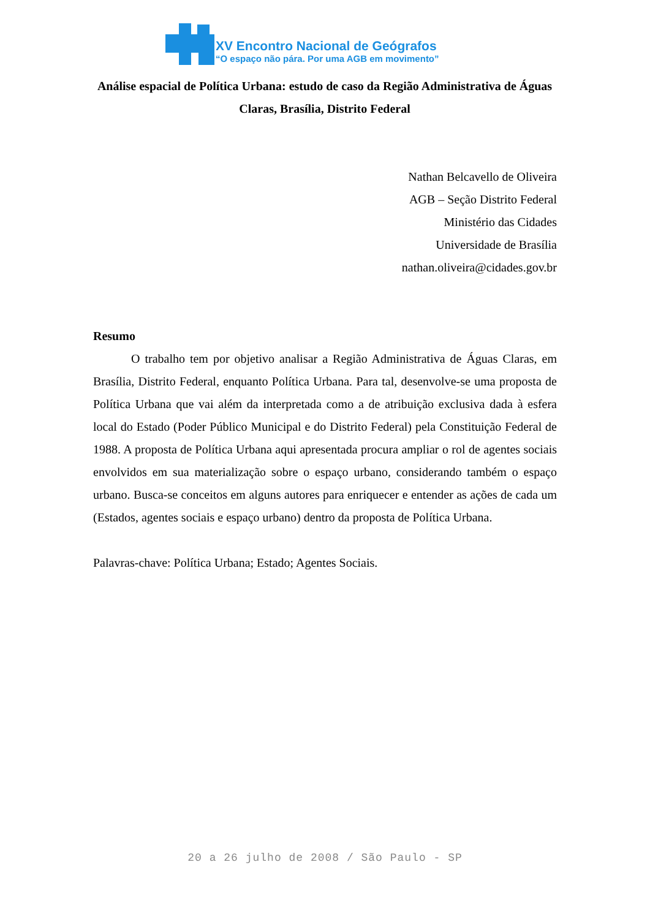XV Encontro Nacional de Geógrafos
“O espaço não pára. Por uma AGB em movimento”
Análise espacial de Política Urbana: estudo de caso da Região Administrativa de Águas Claras, Brasília, Distrito Federal
Nathan Belcavello de Oliveira
AGB – Seção Distrito Federal
Ministério das Cidades
Universidade de Brasília
nathan.oliveira@cidades.gov.br
Resumo
O trabalho tem por objetivo analisar a Região Administrativa de Águas Claras, em Brasília, Distrito Federal, enquanto Política Urbana. Para tal, desenvolve-se uma proposta de Política Urbana que vai além da interpretada como a de atribuição exclusiva dada à esfera local do Estado (Poder Público Municipal e do Distrito Federal) pela Constituição Federal de 1988. A proposta de Política Urbana aqui apresentada procura ampliar o rol de agentes sociais envolvidos em sua materialização sobre o espaço urbano, considerando também o espaço urbano. Busca-se conceitos em alguns autores para enriquecer e entender as ações de cada um (Estados, agentes sociais e espaço urbano) dentro da proposta de Política Urbana.
Palavras-chave: Política Urbana; Estado; Agentes Sociais.
20 a 26 julho de 2008 / São Paulo - SP